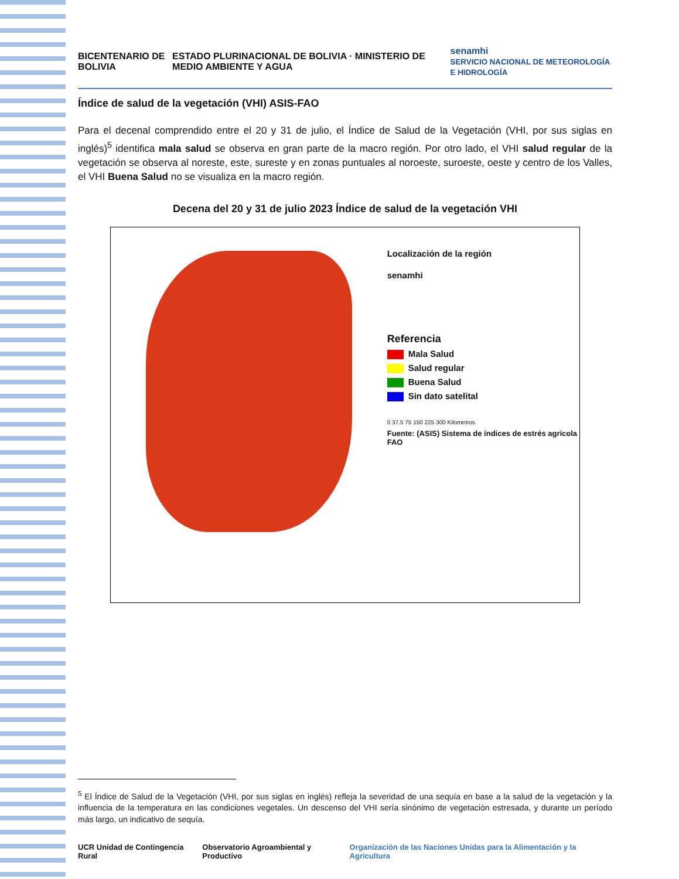BICENTENARIO DE BOLIVIA ESTADO PLURINACIONAL DE BOLIVIA · MINISTERIO DE MEDIO AMBIENTE Y AGUA senamhi
SERVICIO NACIONAL DE METEOROLOGÍA E HIDROLOGÍA
Índice de salud de la vegetación (VHI) ASIS-FAO
Para el decenal comprendido entre el 20 y 31 de julio, el Índice de Salud de la Vegetación (VHI, por sus siglas en inglés)<sup>5</sup> identifica mala salud se observa en gran parte de la macro región. Por otro lado, el VHI salud regular de la vegetación se observa al noreste, este, sureste y en zonas puntuales al noroeste, suroeste, oeste y centro de los Valles, el VHI Buena Salud no se visualiza en la macro región.
Decena del 20 y 31 de julio 2023 Índice de salud de la vegetación VHI
Localización de la región
senamhi
Referencia
Mala Salud
Salud regular
Buena Salud
Sin dato satelital
0 37.5 75 150 225 300 Kilometros
Fuente: (ASIS) Sistema de índices de estrés agrícola FAO
<sup>5</sup> El Índice de Salud de la Vegetación (VHI, por sus siglas en inglés) refleja la severidad de una sequía en base a la salud de la vegetación y la influencia de la temperatura en las condiciones vegetales. Un descenso del VHI sería sinónimo de vegetación estresada, y durante un período más largo, un indicativo de sequía.
UCR Unidad de Contingencia Rural Observatorio Agroambiental y Productivo Organización de las Naciones Unidas para la Alimentación y la Agricultura